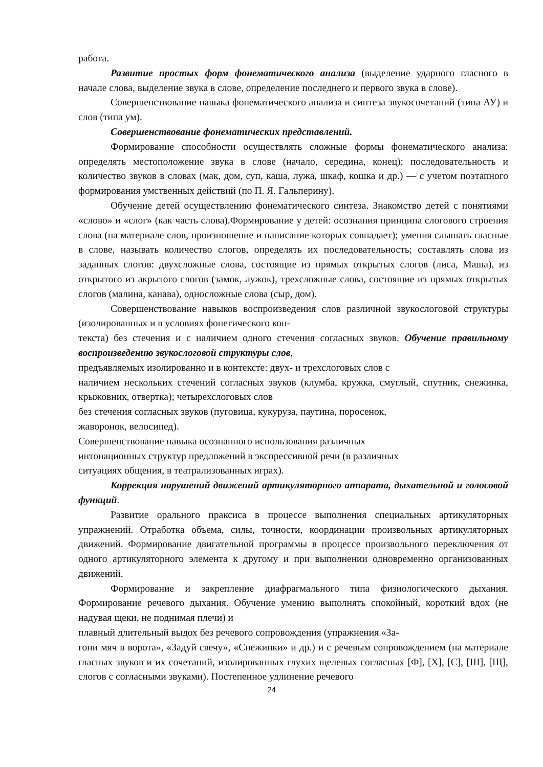работа.
Развитие простых форм фонематического анализа (выделение ударного гласного в начале слова, выделение звука в слове, определение последнего и первого звука в слове).
Совершенствование навыка фонематического анализа и синтеза звукосочетаний (типа АУ) и слов (типа ум).
Совершенствование фонематических представлений.
Формирование способности осуществлять сложные формы фонематического анализа: определять местоположение звука в слове (начало, середина, конец); последовательность и количество звуков в словах (мак, дом, суп, каша, лужа, шкаф, кошка и др.) — с учетом поэтапного формирования умственных действий (по П. Я. Гальперину).
Обучение детей осуществлению фонематического синтеза. Знакомство детей с понятиями «слово» и «слог» (как часть слова).Формирование у детей: осознания принципа слогового строения слова (на материале слов, произношение и написание которых совпадает); умения слышать гласные в слове, называть количество слогов, определять их последовательность; составлять слова из заданных слогов: двухсложные слова, состоящие из прямых открытых слогов (лиса, Маша), из открытого из акрытого слогов (замок, лужок), трехсложные слова, состоящие из прямых открытых слогов (малина, канава), односложные слова (сыр, дом).
Совершенствование навыков воспроизведения слов различной звукослоговой структуры (изолированных и в условиях фонетического кон-
текста) без стечения и с наличием одного стечения согласных звуков. Обучение правильному воспроизведению звукослоговой структуры слов,
предъявляемых изолированно и в контексте: двух- и трехслоговых слов с
наличием нескольких стечений согласных звуков (клумба, кружка, смуглый, спутник, снежинка, крыжовник, отвертка); четырехслоговых слов
без стечения согласных звуков (пуговица, кукуруза, паутина, поросенок,
жаворонок, велосипед).
Совершенствование навыка осознанного использования различных
интонационных структур предложений в экспрессивной речи (в различных
ситуациях общения, в театрализованных играх).
Коррекция нарушений движений артикуляторного аппарата, дыхательной и голосовой функций.
Развитие орального праксиса в процессе выполнения специальных артикуляторных упражнений. Отработка объема, силы, точности, координации произвольных артикуляторных движений. Формирование двигательной программы в процессе произвольного переключения от одного артикуляторного элемента к другому и при выполнении одновременно организованных движений.
Формирование и закрепление диафрагмального типа физиологического дыхания. Формирование речевого дыхания. Обучение умению выполнять спокойный, короткий вдох (не надувая щеки, не поднимая плечи) и
плавный длительный выдох без речевого сопровождения (упражнения «За-
гони мяч в ворота», «Задуй свечу», «Снежинки» и др.) и с речевым сопровождением (на материале гласных звуков и их сочетаний, изолированных глухих щелевых согласных [Ф], [Х], [С], [Ш], [Щ], слогов с согласными звуками). Постепенное удлинение речевого
24